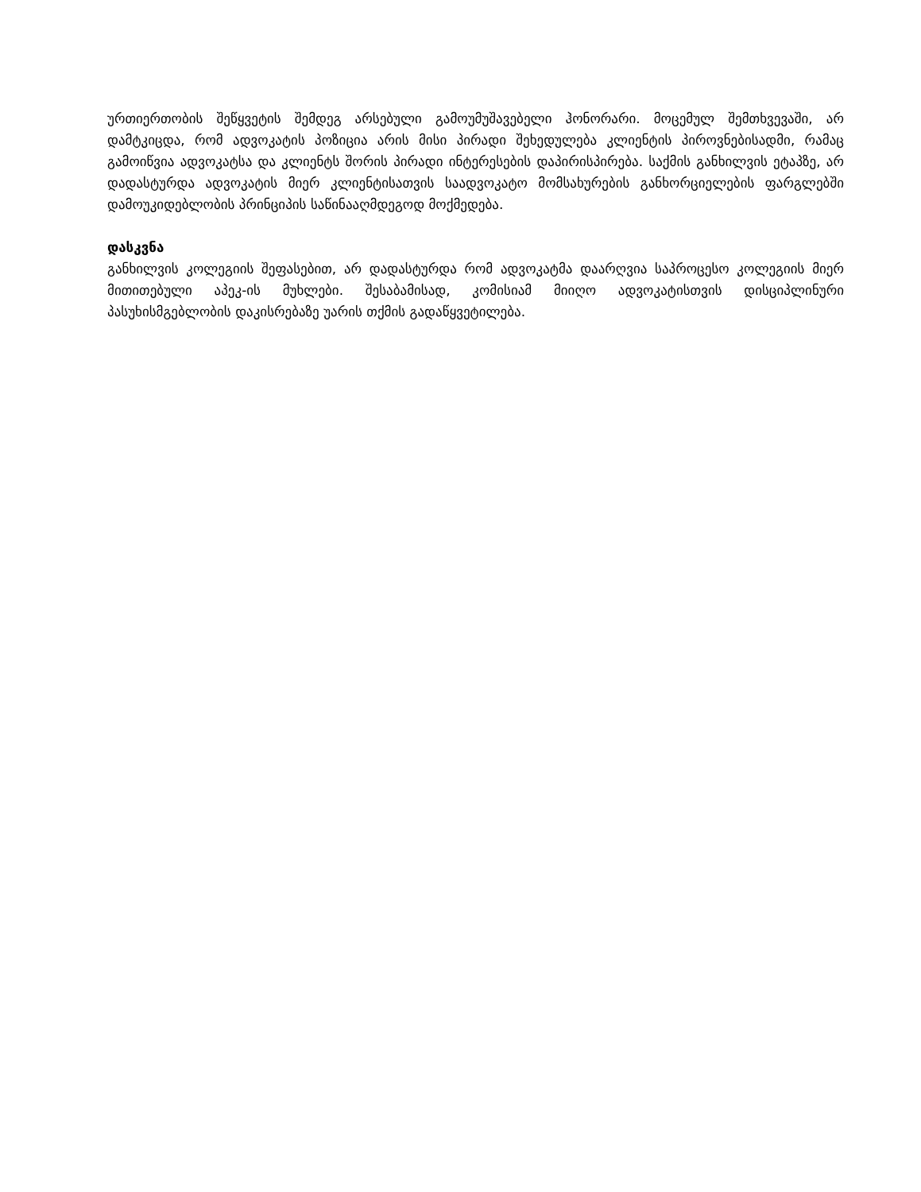ურთიერთობის შეწყვეტის შემდეგ არსებული გამოუმუშავებელი ჰონორარი. მოცემულ შემთხვევაში, არ დამტკიცდა, რომ ადვოკატის პოზიცია არის მისი პირადი შეხედულება კლიენტის პიროვნებისადმი, რამაც გამოიწვია ადვოკატსა და კლიენტს შორის პირადი ინტერესების დაპირისპირება. საქმის განხილვის ეტაპზე, არ დადასტურდა ადვოკატის მიერ კლიენტისათვის საადვოკატო მომსახურების განხორციელების ფარგლებში დამოუკიდებლობის პრინციპის საწინააღმდეგოდ მოქმედება.
დასკვნა
განხილვის კოლეგიის შეფასებით, არ დადასტურდა რომ ადვოკატმა დაარღვია საპროცესო კოლეგიის მიერ მითითებული აპეკ-ის მუხლები. შესაბამისად, კომისიამ მიიღო ადვოკატისთვის დისციპლინური პასუხისმგებლობის დაკისრებაზე უარის თქმის გადაწყვეტილება.